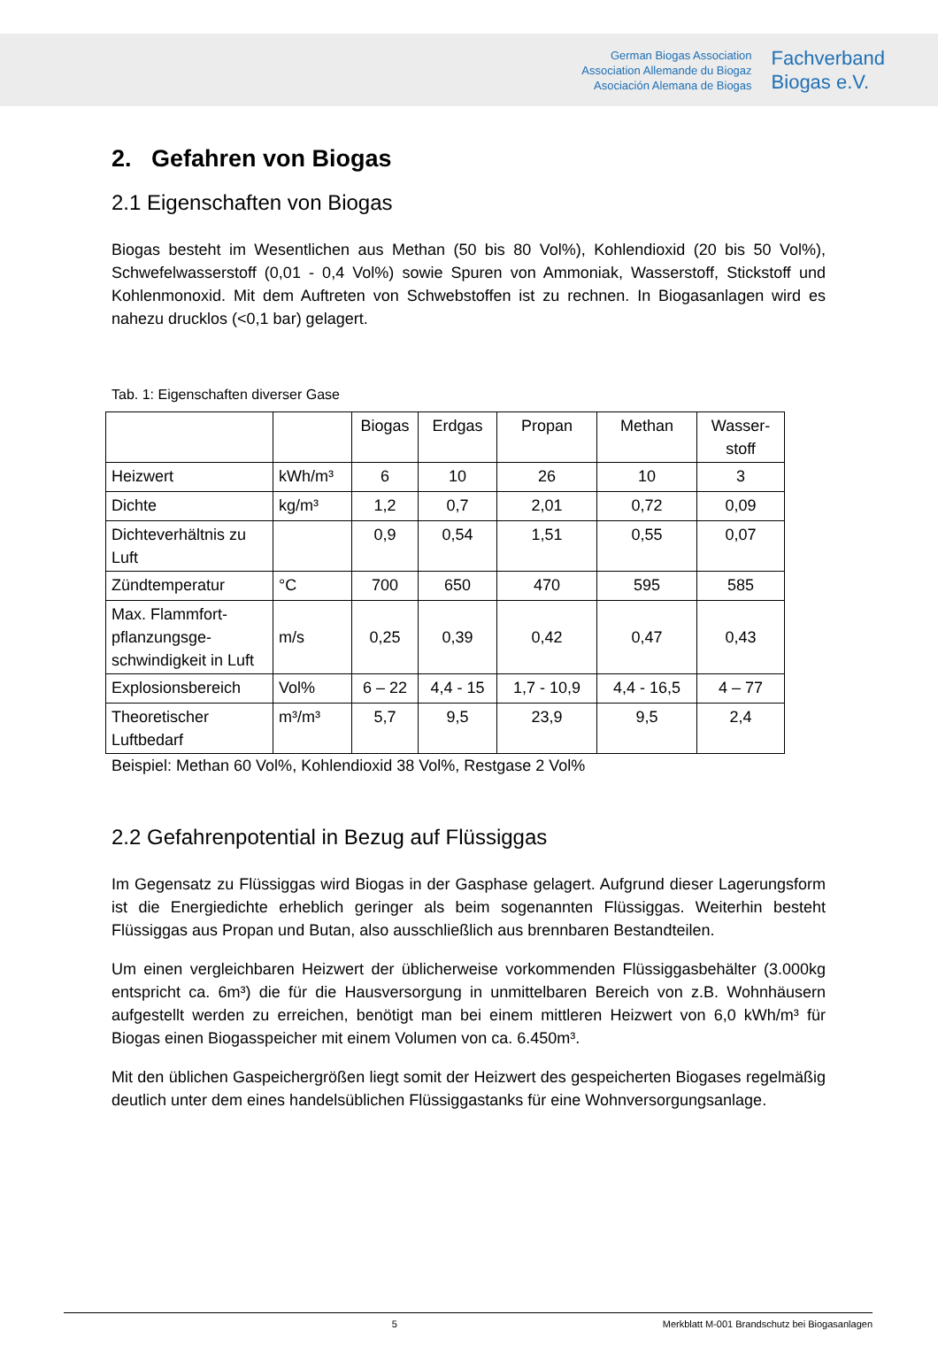German Biogas Association
Association Allemande du Biogaz
Asociación Alemana de Biogas
Fachverband
Biogas e.V.
2. Gefahren von Biogas
2.1 Eigenschaften von Biogas
Biogas besteht im Wesentlichen aus Methan (50 bis 80 Vol%), Kohlendioxid (20 bis 50 Vol%), Schwefelwasserstoff (0,01 - 0,4 Vol%) sowie Spuren von Ammoniak, Wasserstoff, Stickstoff und Kohlenmonoxid. Mit dem Auftreten von Schwebstoffen ist zu rechnen. In Biogasanlagen wird es nahezu drucklos (<0,1 bar) gelagert.
Tab. 1: Eigenschaften diverser Gase
| | | Biogas | Erdgas | Propan | Methan | Wasser- stoff |
| Heizwert | kWh/m³ | 6 | 10 | 26 | 10 | 3 |
| Dichte | kg/m³ | 1,2 | 0,7 | 2,01 | 0,72 | 0,09 |
| Dichteverhältnis zu Luft | | 0,9 | 0,54 | 1,51 | 0,55 | 0,07 |
| Zündtemperatur | °C | 700 | 650 | 470 | 595 | 585 |
| Max. Flammfort-pflanzungsge-schwindigkeit in Luft | m/s | 0,25 | 0,39 | 0,42 | 0,47 | 0,43 |
| Explosionsbereich | Vol% | 6 – 22 | 4,4 - 15 | 1,7 - 10,9 | 4,4 - 16,5 | 4 – 77 |
| Theoretischer Luftbedarf | m³/m³ | 5,7 | 9,5 | 23,9 | 9,5 | 2,4 |
Beispiel: Methan 60 Vol%, Kohlendioxid 38 Vol%, Restgase 2 Vol%
2.2 Gefahrenpotential in Bezug auf Flüssiggas
Im Gegensatz zu Flüssiggas wird Biogas in der Gasphase gelagert. Aufgrund dieser Lagerungsform ist die Energiedichte erheblich geringer als beim sogenannten Flüssiggas. Weiterhin besteht Flüssiggas aus Propan und Butan, also ausschließlich aus brennbaren Bestandteilen.
Um einen vergleichbaren Heizwert der üblicherweise vorkommenden Flüssiggasbehälter (3.000kg entspricht ca. 6m³) die für die Hausversorgung in unmittelbaren Bereich von z.B. Wohnhäusern aufgestellt werden zu erreichen, benötigt man bei einem mittleren Heizwert von 6,0 kWh/m³ für Biogas einen Biogasspeicher mit einem Volumen von ca. 6.450m³.
Mit den üblichen Gaspeichergrößen liegt somit der Heizwert des gespeicherten Biogases regelmäßig deutlich unter dem eines handelsüblichen Flüssiggastanks für eine Wohnversorgungsanlage.
5 Merkblatt M-001 Brandschutz bei Biogasanlagen